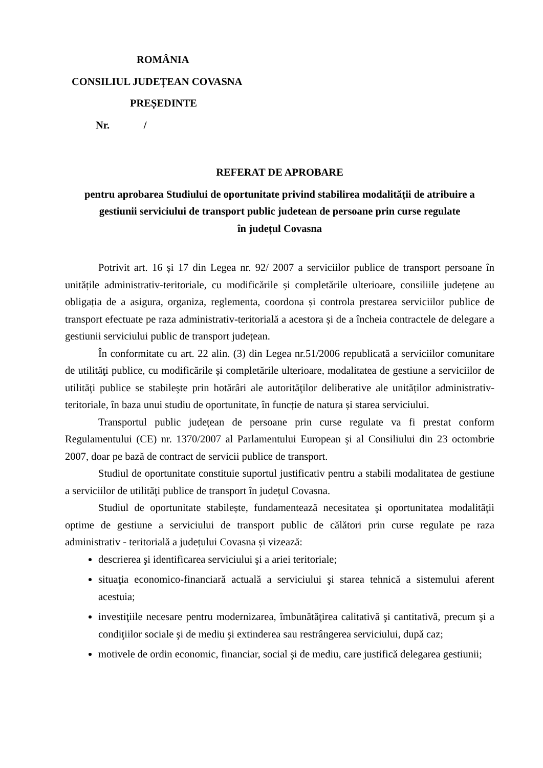ROMÂNIA
CONSILIUL JUDEȚEAN COVASNA
PREȘEDINTE
Nr. /
REFERAT DE APROBARE
pentru aprobarea Studiului de oportunitate privind stabilirea modalității de atribuire a gestiunii serviciului de transport public judetean de persoane prin curse regulate
în județul Covasna
Potrivit art. 16 și 17 din Legea nr. 92/ 2007 a serviciilor publice de transport persoane în unitățile administrativ-teritoriale, cu modificările și completările ulterioare, consiliile județene au obligația de a asigura, organiza, reglementa, coordona și controla prestarea serviciilor publice de transport efectuate pe raza administrativ-teritorială a acestora și de a încheia contractele de delegare a gestiunii serviciului public de transport județean.
În conformitate cu art. 22 alin. (3) din Legea nr.51/2006 republicată a serviciilor comunitare de utilităţi publice, cu modificările și completările ulterioare, modalitatea de gestiune a serviciilor de utilităţi publice se stabileşte prin hotărâri ale autorităţilor deliberative ale unităților administrativ-teritoriale, în baza unui studiu de oportunitate, în funcție de natura și starea serviciului.
Transportul public județean de persoane prin curse regulate va fi prestat conform Regulamentului (CE) nr. 1370/2007 al Parlamentului European şi al Consiliului din 23 octombrie 2007, doar pe bază de contract de servicii publice de transport.
Studiul de oportunitate constituie suportul justificativ pentru a stabili modalitatea de gestiune a serviciilor de utilităţi publice de transport în judeţul Covasna.
Studiul de oportunitate stabilește, fundamentează necesitatea şi oportunitatea modalităţii optime de gestiune a serviciului de transport public de călători prin curse regulate pe raza administrativ - teritorială a județului Covasna și vizează:
descrierea şi identificarea serviciului şi a ariei teritoriale;
situaţia economico-financiară actuală a serviciului şi starea tehnică a sistemului aferent acestuia;
investiţiile necesare pentru modernizarea, îmbunătăţirea calitativă şi cantitativă, precum şi a condiţiilor sociale şi de mediu şi extinderea sau restrângerea serviciului, după caz;
motivele de ordin economic, financiar, social şi de mediu, care justifică delegarea gestiunii;